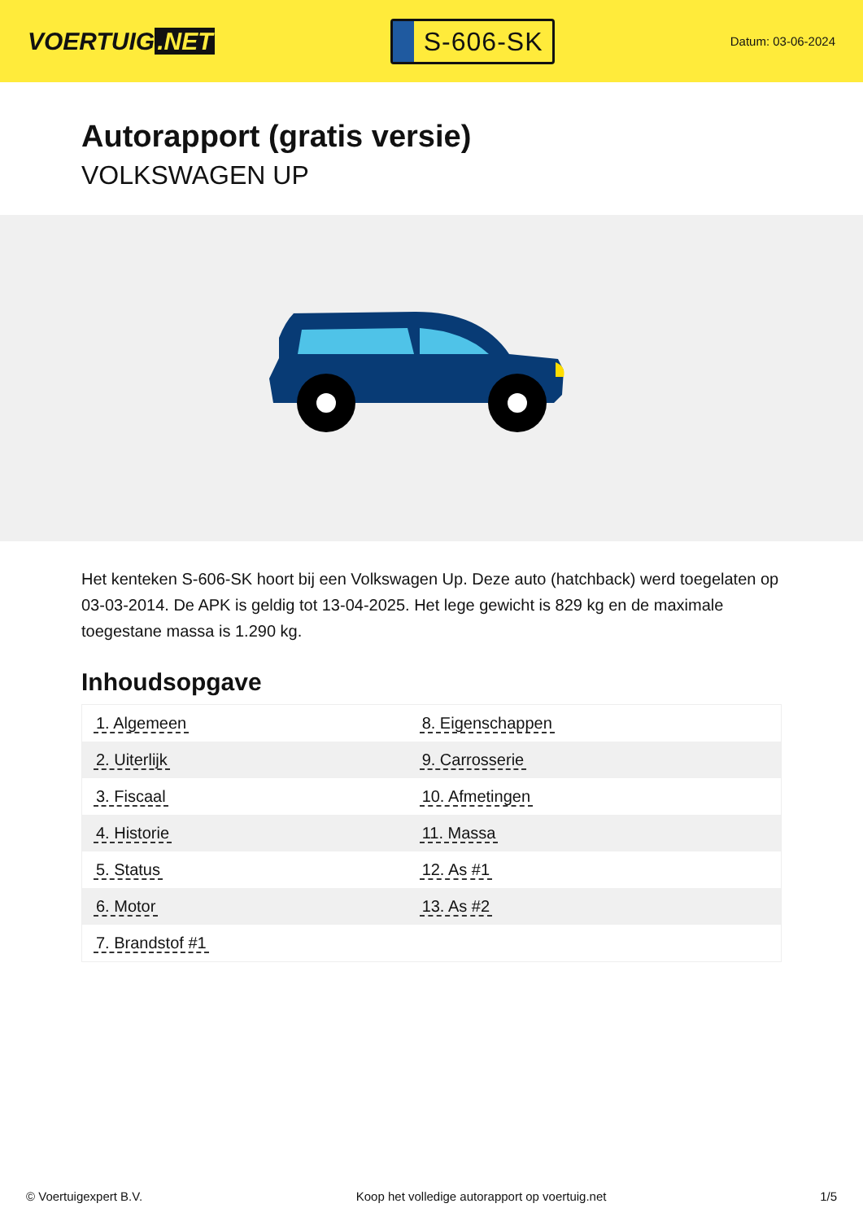VOERTUIG.NET
S-606-SK
Datum: 03-06-2024
Autorapport (gratis versie)
VOLKSWAGEN UP
Het kenteken S-606-SK hoort bij een Volkswagen Up. Deze auto (hatchback) werd toegelaten op 03-03-2014. De APK is geldig tot 13-04-2025. Het lege gewicht is 829 kg en de maximale toegestane massa is 1.290 kg.
Inhoudsopgave
| 1. Algemeen | 8. Eigenschappen |
| 2. Uiterlijk | 9. Carrosserie |
| 3. Fiscaal | 10. Afmetingen |
| 4. Historie | 11. Massa |
| 5. Status | 12. As #1 |
| 6. Motor | 13. As #2 |
| 7. Brandstof #1 | |
© Voertuigexpert B.V. Koop het volledige autorapport op voertuig.net 1/5